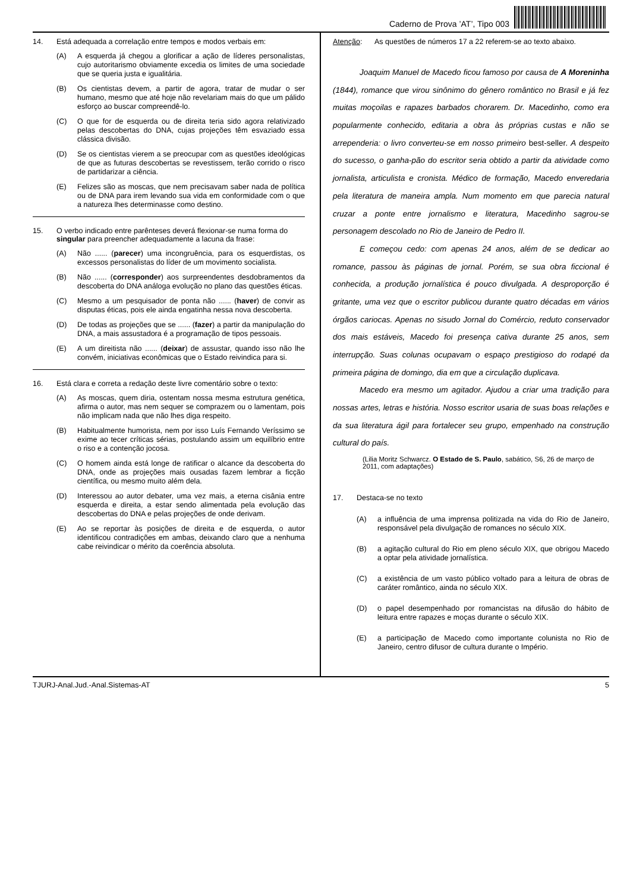Caderno de Prova ’AT’, Tipo 003
14. Está adequada a correlação entre tempos e modos verbais em:
(A) A esquerda já chegou a glorificar a ação de líderes personalistas, cujo autoritarismo obviamente excedia os limites de uma sociedade que se queria justa e igualitária.
(B) Os cientistas devem, a partir de agora, tratar de mudar o ser humano, mesmo que até hoje não revelariam mais do que um pálido esforço ao buscar compreendê-lo.
(C) O que for de esquerda ou de direita teria sido agora relativizado pelas descobertas do DNA, cujas projeções têm esvaziado essa clássica divisão.
(D) Se os cientistas vierem a se preocupar com as questões ideológicas de que as futuras descobertas se revestissem, terão corrido o risco de partidarizar a ciência.
(E) Felizes são as moscas, que nem precisavam saber nada de política ou de DNA para irem levando sua vida em conformidade com o que a natureza lhes determinasse como destino.
15. O verbo indicado entre parênteses deverá flexionar-se numa forma do singular para preencher adequadamente a lacuna da frase:
(A) Não ...... (parecer) uma incongruência, para os esquerdistas, os excessos personalistas do líder de um movimento socialista.
(B) Não ...... (corresponder) aos surpreendentes desdobramentos da descoberta do DNA análoga evolução no plano das questões éticas.
(C) Mesmo a um pesquisador de ponta não ...... (haver) de convir as disputas éticas, pois ele ainda engatinha nessa nova descoberta.
(D) De todas as projeções que se ...... (fazer) a partir da manipulação do DNA, a mais assustadora é a programação de tipos pessoais.
(E) A um direitista não ...... (deixar) de assustar, quando isso não lhe convém, iniciativas econômicas que o Estado reivindica para si.
16. Está clara e correta a redação deste livre comentário sobre o texto:
(A) As moscas, quem diria, ostentam nossa mesma estrutura genética, afirma o autor, mas nem sequer se comprazem ou o lamentam, pois não implicam nada que não lhes diga respeito.
(B) Habitualmente humorista, nem por isso Luís Fernando Veríssimo se exime ao tecer críticas sérias, postulando assim um equilíbrio entre o riso e a contenção jocosa.
(C) O homem ainda está longe de ratificar o alcance da descoberta do DNA, onde as projeções mais ousadas fazem lembrar a ficção científica, ou mesmo muito além dela.
(D) Interessou ao autor debater, uma vez mais, a eterna cisânia entre esquerda e direita, a estar sendo alimentada pela evolução das descobertas do DNA e pelas projeções de onde derivam.
(E) Ao se reportar às posições de direita e de esquerda, o autor identificou contradições em ambas, deixando claro que a nenhuma cabe reivindicar o mérito da coerência absoluta.
Atenção: As questões de números 17 a 22 referem-se ao texto abaixo.
Joaquim Manuel de Macedo ficou famoso por causa de A Moreninha (1844), romance que virou sinônimo do gênero romântico no Brasil e já fez muitas moçoilas e rapazes barbados chorarem. Dr. Macedinho, como era popularmente conhecido, editaria a obra às próprias custas e não se arrependeria: o livro converteu-se em nosso primeiro best-seller. A despeito do sucesso, o ganha-pão do escritor seria obtido a partir da atividade como jornalista, articulista e cronista. Médico de formação, Macedo enveredaria pela literatura de maneira ampla. Num momento em que parecia natural cruzar a ponte entre jornalismo e literatura, Macedinho sagrou-se personagem descolado no Rio de Janeiro de Pedro II.
E começou cedo: com apenas 24 anos, além de se dedicar ao romance, passou às páginas de jornal. Porém, se sua obra ficcional é conhecida, a produção jornalística é pouco divulgada. A desproporção é gritante, uma vez que o escritor publicou durante quatro décadas em vários órgãos cariocas. Apenas no sisudo Jornal do Comércio, reduto conservador dos mais estáveis, Macedo foi presença cativa durante 25 anos, sem interrupção. Suas colunas ocupavam o espaço prestigioso do rodapé da primeira página de domingo, dia em que a circulação duplicava.
Macedo era mesmo um agitador. Ajudou a criar uma tradição para nossas artes, letras e história. Nosso escritor usaria de suas boas relações e da sua literatura ágil para fortalecer seu grupo, empenhado na construção cultural do país.
(Lilia Moritz Schwarcz. O Estado de S. Paulo, sabático, S6, 26 de março de 2011, com adaptações)
17. Destaca-se no texto
(A) a influência de uma imprensa politizada na vida do Rio de Janeiro, responsável pela divulgação de romances no século XIX.
(B) a agitação cultural do Rio em pleno século XIX, que obrigou Macedo a optar pela atividade jornalística.
(C) a existência de um vasto público voltado para a leitura de obras de caráter romântico, ainda no século XIX.
(D) o papel desempenhado por romancistas na difusão do hábito de leitura entre rapazes e moças durante o século XIX.
(E) a participação de Macedo como importante colunista no Rio de Janeiro, centro difusor de cultura durante o Império.
TJURJ-Anal.Jud.-Anal.Sistemas-AT 5